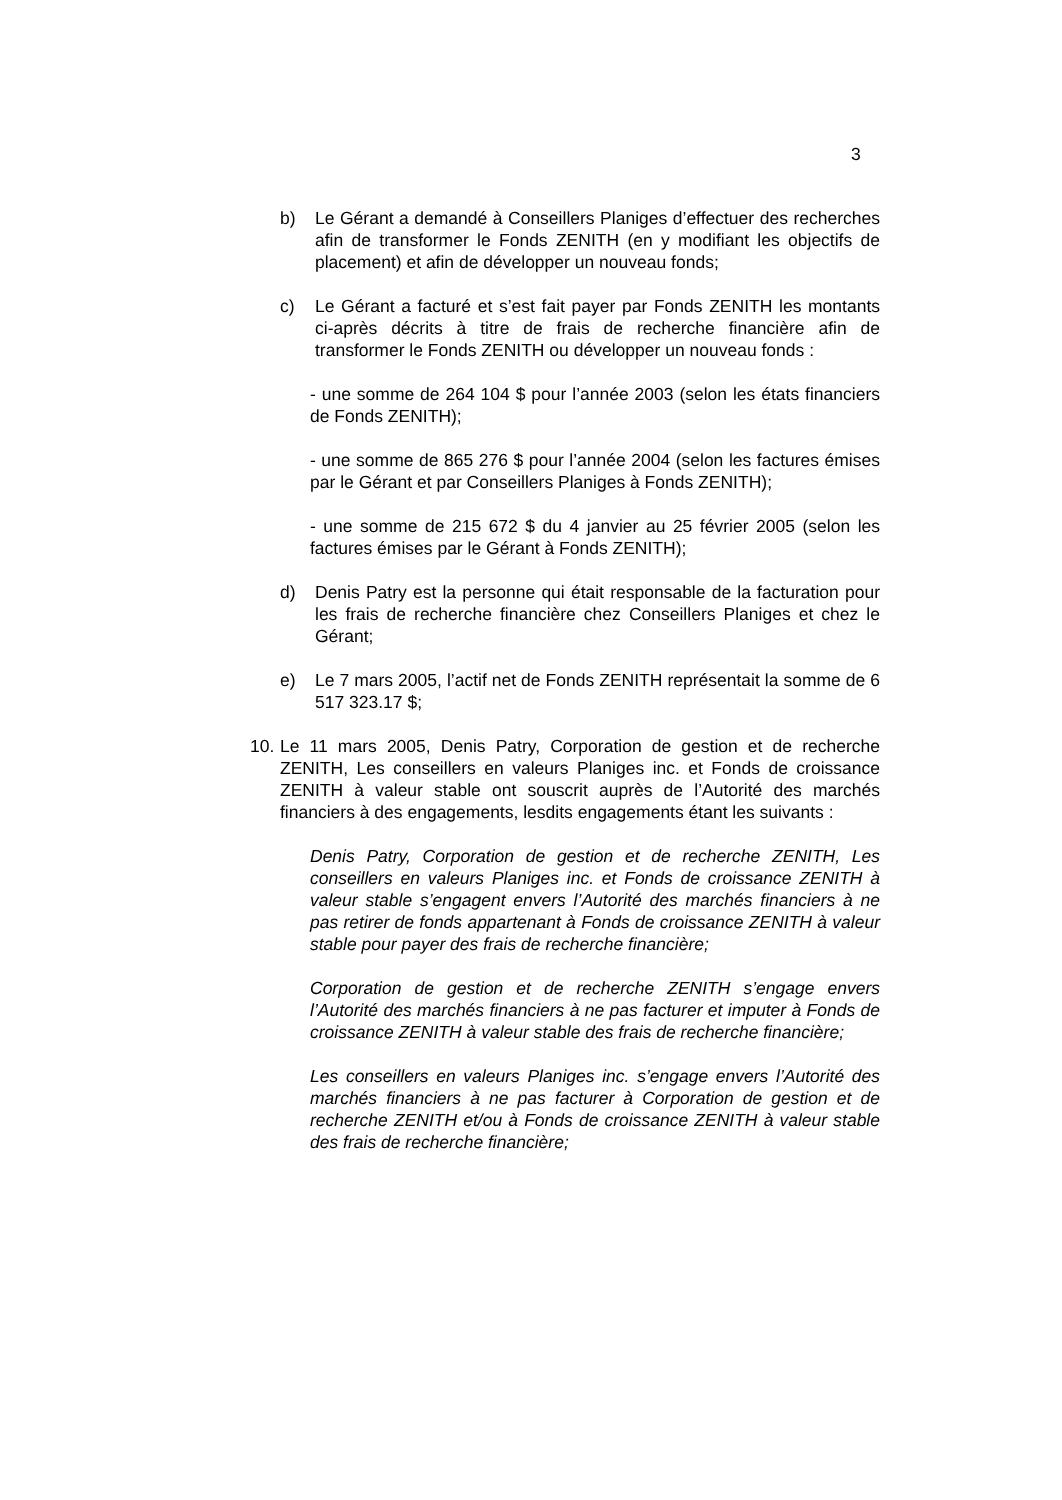3
b) Le Gérant a demandé à Conseillers Planiges d’effectuer des recherches afin de transformer le Fonds ZENITH (en y modifiant les objectifs de placement) et afin de développer un nouveau fonds;
c) Le Gérant a facturé et s’est fait payer par Fonds ZENITH les montants ci-après décrits à titre de frais de recherche financière afin de transformer le Fonds ZENITH ou développer un nouveau fonds :
- une somme de 264 104 $ pour l’année 2003 (selon les états financiers de Fonds ZENITH);
- une somme de 865 276 $ pour l’année 2004 (selon les factures émises par le Gérant et par Conseillers Planiges à Fonds ZENITH);
- une somme de 215 672 $ du 4 janvier au 25 février 2005 (selon les factures émises par le Gérant à Fonds ZENITH);
d) Denis Patry est la personne qui était responsable de la facturation pour les frais de recherche financière chez Conseillers Planiges et chez le Gérant;
e) Le 7 mars 2005, l’actif net de Fonds ZENITH représentait la somme de 6 517 323.17 $;
10.
Le 11 mars 2005, Denis Patry, Corporation de gestion et de recherche ZENITH, Les conseillers en valeurs Planiges inc. et Fonds de croissance ZENITH à valeur stable ont souscrit auprès de l’Autorité des marchés financiers à des engagements, lesdits engagements étant les suivants :
Denis Patry, Corporation de gestion et de recherche ZENITH, Les conseillers en valeurs Planiges inc. et Fonds de croissance ZENITH à valeur stable s’engagent envers l’Autorité des marchés financiers à ne pas retirer de fonds appartenant à Fonds de croissance ZENITH à valeur stable pour payer des frais de recherche financière;
Corporation de gestion et de recherche ZENITH s’engage envers l’Autorité des marchés financiers à ne pas facturer et imputer à Fonds de croissance ZENITH à valeur stable des frais de recherche financière;
Les conseillers en valeurs Planiges inc. s’engage envers l’Autorité des marchés financiers à ne pas facturer à Corporation de gestion et de recherche ZENITH et/ou à Fonds de croissance ZENITH à valeur stable des frais de recherche financière;